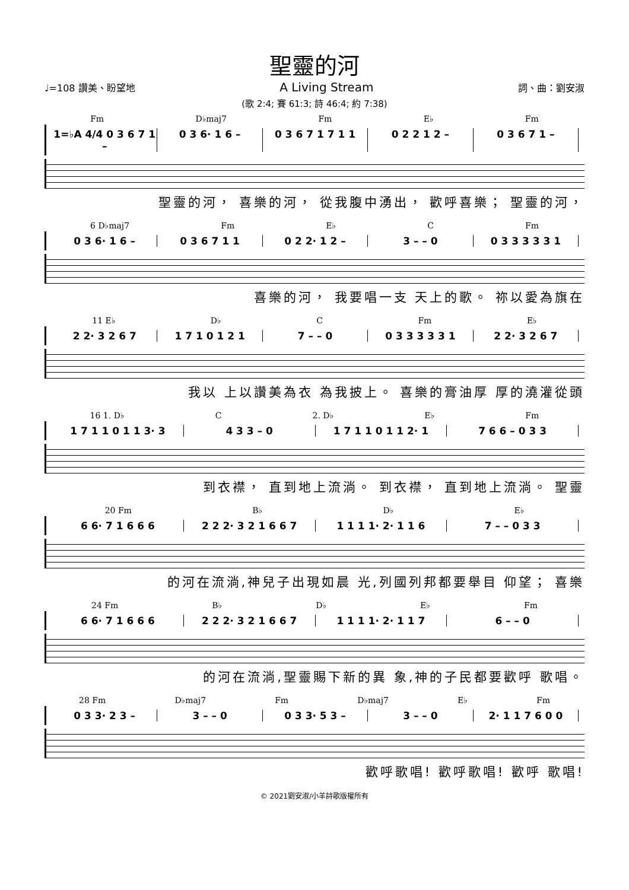聖靈的河
♩=108 讚美、盼望地 A Living Stream 詞、曲：劉安淑
(歌 2:4; 賽 61:3; 詩 46:4; 約 7:38)
Fm D♭maj7 Fm E♭ Fm
1=♭A 4/4 0 3 6 7 1 – 0 3 6· 1 6 – 0 3 6 7 1 7 1 1 0 2 2 1 2 – 0 3 6 7 1 –
聖靈的河， 喜樂的河， 從我腹中湧出， 歡呼喜樂； 聖靈的河，
6 D♭maj7 Fm E♭ C Fm
0 3 6· 1 6 – 0 3 6 7 1 1 0 2 2· 1 2 – 3 – – 0 0 3 3 3 3 3 1
喜樂的河， 我要唱一支 天上的歌。 祢以愛為旗在
11 E♭ D♭ C Fm E♭
2 2· 3 2 6 7 1 7 1 0 1 2 1 7 – – 0 0 3 3 3 3 3 1 2 2· 3 2 6 7
我以 上以讚美為衣 為我披上。 喜樂的膏油厚 厚的澆灌從頭
16 1. D♭ C 2. D♭ E♭ Fm
1 7 1 1 0 1 1 3· 3 4 3 3 – 0 1 7 1 1 0 1 1 2· 1 7 6 6 – 0 3 3
到衣襟， 直到地上流淌。 到衣襟， 直到地上流淌。 聖靈
20 Fm B♭ D♭ E♭
6 6· 7 1 6 6 6 2 2 2· 3 2 1 6 6 7 1 1 1 1· 2· 1 1 6 7 – – 0 3 3
的河在流淌,神兒子出現如晨 光,列國列邦都要舉目 仰望； 喜樂
24 Fm B♭ D♭ E♭ Fm
6 6· 7 1 6 6 6 2 2 2· 3 2 1 6 6 7 1 1 1 1· 2· 1 1 7 6 – – 0
的河在流淌,聖靈賜下新的異 象,神的子民都要歡呼 歌唱。
28 Fm D♭maj7 Fm D♭maj7 E♭ Fm
0 3 3· 2 3 – 3 – – 0 0 3 3· 5 3 – 3 – – 0 2· 1 1 7 6 0 0
歡呼歌唱! 歡呼歌唱! 歡呼 歌唱!
© 2021劉安淑/小羊詩歌版權所有